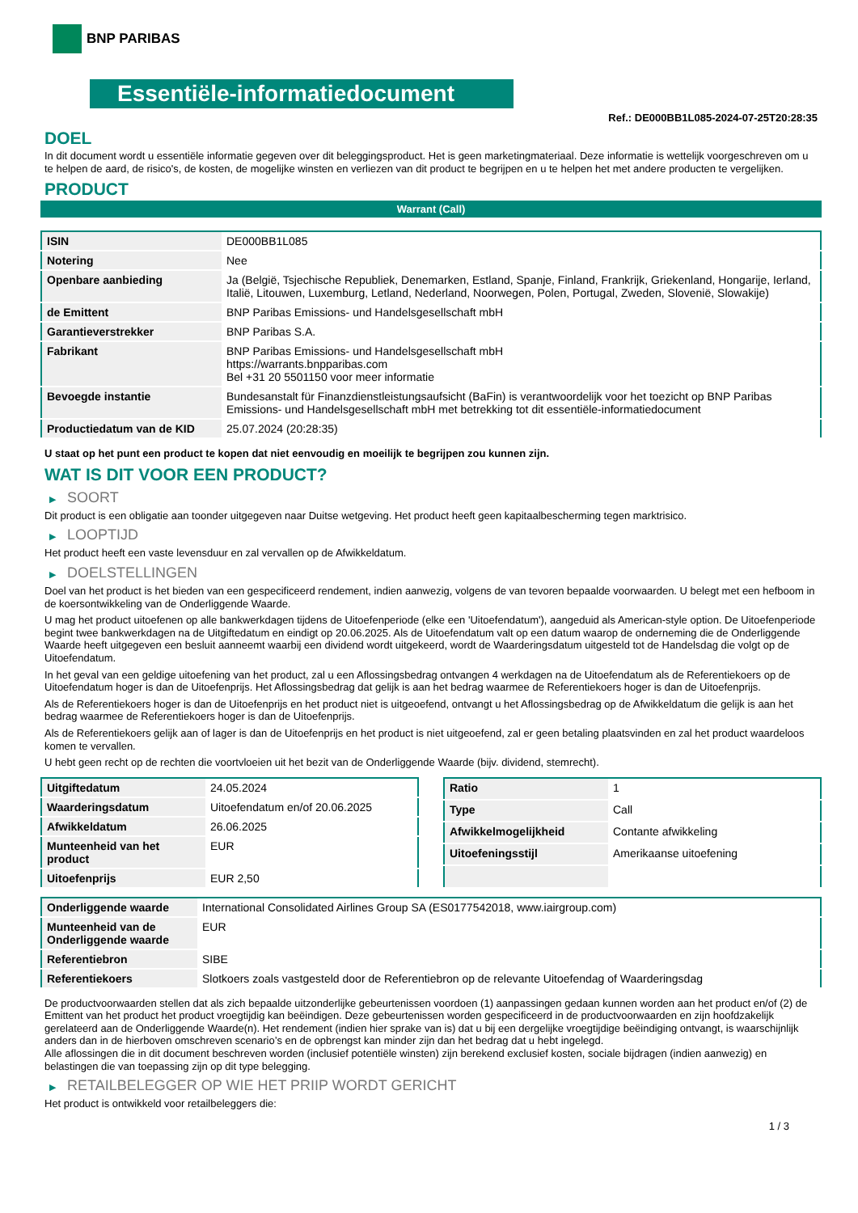BNP PARIBAS
Essentiële-informatiedocument
Ref.: DE000BB1L085-2024-07-25T20:28:35
DOEL
In dit document wordt u essentiële informatie gegeven over dit beleggingsproduct. Het is geen marketingmateriaal. Deze informatie is wettelijk voorgeschreven om u te helpen de aard, de risico's, de kosten, de mogelijke winsten en verliezen van dit product te begrijpen en u te helpen het met andere producten te vergelijken.
PRODUCT
Warrant (Call)
| ISIN | DE000BB1L085 |
| Notering | Nee |
| Openbare aanbieding | Ja (België, Tsjechische Republiek, Denemarken, Estland, Spanje, Finland, Frankrijk, Griekenland, Hongarije, Ierland, Italië, Litouwen, Luxemburg, Letland, Nederland, Noorwegen, Polen, Portugal, Zweden, Slovenië, Slowakije) |
| de Emittent | BNP Paribas Emissions- und Handelsgesellschaft mbH |
| Garantieverstrekker | BNP Paribas S.A. |
| Fabrikant | BNP Paribas Emissions- und Handelsgesellschaft mbH https://warrants.bnpparibas.com Bel +31 20 5501150 voor meer informatie |
| Bevoegde instantie | Bundesanstalt für Finanzdienstleistungsaufsicht (BaFin) is verantwoordelijk voor het toezicht op BNP Paribas Emissions- und Handelsgesellschaft mbH met betrekking tot dit essentiële-informatiedocument |
| Productiedatum van de KID | 25.07.2024 (20:28:35) |
U staat op het punt een product te kopen dat niet eenvoudig en moeilijk te begrijpen zou kunnen zijn.
WAT IS DIT VOOR EEN PRODUCT?
▶ SOORT
Dit product is een obligatie aan toonder uitgegeven naar Duitse wetgeving. Het product heeft geen kapitaalbescherming tegen marktrisico.
▶ LOOPTIJD
Het product heeft een vaste levensduur en zal vervallen op de Afwikkeldatum.
▶ DOELSTELLINGEN
Doel van het product is het bieden van een gespecificeerd rendement, indien aanwezig, volgens de van tevoren bepaalde voorwaarden. U belegt met een hefboom in de koersontwikkeling van de Onderliggende Waarde.
U mag het product uitoefenen op alle bankwerkdagen tijdens de Uitoefenperiode (elke een 'Uitoefendatum'), aangeduid als American-style option. De Uitoefenperiode begint twee bankwerkdagen na de Uitgiftedatum en eindigt op 20.06.2025. Als de Uitoefendatum valt op een datum waarop de onderneming die de Onderliggende Waarde heeft uitgegeven een besluit aanneemt waarbij een dividend wordt uitgekeerd, wordt de Waarderingsdatum uitgesteld tot de Handelsdag die volgt op de Uitoefendatum.
In het geval van een geldige uitoefening van het product, zal u een Aflossingsbedrag ontvangen 4 werkdagen na de Uitoefendatum als de Referentiekoers op de Uitoefendatum hoger is dan de Uitoefenprijs. Het Aflossingsbedrag dat gelijk is aan het bedrag waarmee de Referentiekoers hoger is dan de Uitoefenprijs.
Als de Referentiekoers hoger is dan de Uitoefenprijs en het product niet is uitgeoefend, ontvangt u het Aflossingsbedrag op de Afwikkeldatum die gelijk is aan het bedrag waarmee de Referentiekoers hoger is dan de Uitoefenprijs.
Als de Referentiekoers gelijk aan of lager is dan de Uitoefenprijs en het product is niet uitgeoefend, zal er geen betaling plaatsvinden en zal het product waardeloos komen te vervallen.
U hebt geen recht op de rechten die voortvloeien uit het bezit van de Onderliggende Waarde (bijv. dividend, stemrecht).
| Uitgiftedatum | 24.05.2024 |
| Waarderingsdatum | Uitoefendatum en/of 20.06.2025 |
| Afwikkeldatum | 26.06.2025 |
| Munteenheid van het product | EUR |
| Uitoefenprijs | EUR 2,50 |
| Ratio | 1 |
| Type | Call |
| Afwikkelmogelijkheid | Contante afwikkeling |
| Uitoefeningsstijl | Amerikaanse uitoefening |
| Onderliggende waarde | International Consolidated Airlines Group SA (ES0177542018, www.iairgroup.com) |
| Munteenheid van de Onderliggende waarde | EUR |
| Referentiebron | SIBE |
| Referentiekoers | Slotkoers zoals vastgesteld door de Referentiebron op de relevante Uitoefendag of Waarderingsdag |
De productvoorwaarden stellen dat als zich bepaalde uitzonderlijke gebeurtenissen voordoen (1) aanpassingen gedaan kunnen worden aan het product en/of (2) de Emittent van het product het product vroegtijdig kan beëindigen. Deze gebeurtenissen worden gespecificeerd in de productvoorwaarden en zijn hoofdzakelijk gerelateerd aan de Onderliggende Waarde(n). Het rendement (indien hier sprake van is) dat u bij een dergelijke vroegtijdige beëindiging ontvangt, is waarschijnlijk anders dan in de hierboven omschreven scenario’s en de opbrengst kan minder zijn dan het bedrag dat u hebt ingelegd.
Alle aflossingen die in dit document beschreven worden (inclusief potentiële winsten) zijn berekend exclusief kosten, sociale bijdragen (indien aanwezig) en belastingen die van toepassing zijn op dit type belegging.
▶ RETAILBELEGGER OP WIE HET PRIIP WORDT GERICHT
Het product is ontwikkeld voor retailbeleggers die:
1 / 3